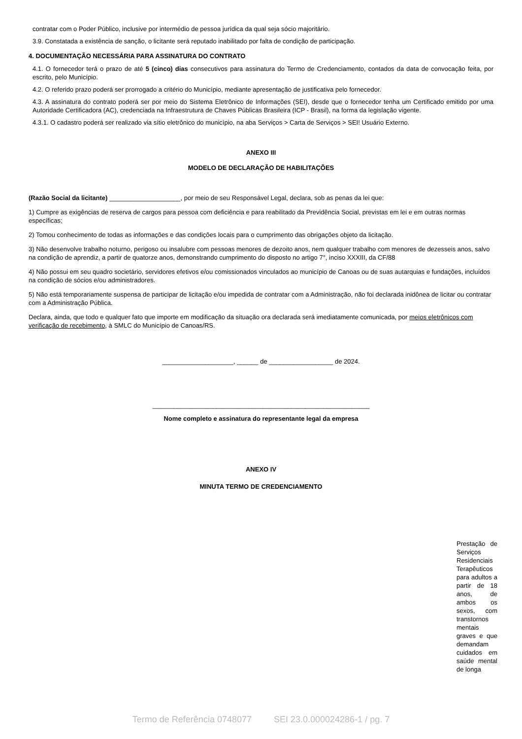contratar com o Poder Público, inclusive por intermédio de pessoa jurídica da qual seja sócio majoritário.
3.9. Constatada a existência de sanção, o licitante será reputado inabilitado por falta de condição de participação.
4. DOCUMENTAÇÃO NECESSÁRIA PARA ASSINATURA DO CONTRATO
4.1. O fornecedor terá o prazo de até 5 (cinco) dias consecutivos para assinatura do Termo de Credenciamento, contados da data de convocação feita, por escrito, pelo Município.
4.2. O referido prazo poderá ser prorrogado a critério do Município, mediante apresentação de justificativa pelo fornecedor.
4.3. A assinatura do contrato poderá ser por meio do Sistema Eletrônico de Informações (SEI), desde que o fornecedor tenha um Certificado emitido por uma Autoridade Certificadora (AC), credenciada na Infraestrutura de Chaves Públicas Brasileira (ICP - Brasil), na forma da legislação vigente.
4.3.1. O cadastro poderá ser realizado via sítio eletrônico do município, na aba Serviços > Carta de Serviços > SEI! Usuário Externo.
ANEXO III
MODELO DE DECLARAÇÃO DE HABILITAÇÕES
(Razão Social da licitante) ____________________, por meio de seu Responsável Legal, declara, sob as penas da lei que:
1) Cumpre as exigências de reserva de cargos para pessoa com deficiência e para reabilitado da Previdência Social, previstas em lei e em outras normas específicas;
2) Tomou conhecimento de todas as informações e das condições locais para o cumprimento das obrigações objeto da licitação.
3) Não desenvolve trabalho noturno, perigoso ou insalubre com pessoas menores de dezoito anos, nem qualquer trabalho com menores de dezesseis anos, salvo na condição de aprendiz, a partir de quatorze anos, demonstrando cumprimento do disposto no artigo 7°, inciso XXXIII, da CF/88
4) Não possui em seu quadro societário, servidores efetivos e/ou comissionados vinculados ao município de Canoas ou de suas autarquias e fundações, incluídos na condição de sócios e/ou administradores.
5) Não está temporariamente suspensa de participar de licitação e/ou impedida de contratar com a Administração, não foi declarada inidônea de licitar ou contratar com a Administração Pública.
Declara, ainda, que todo e qualquer fato que importe em modificação da situação ora declarada será imediatamente comunicada, por meios eletrônicos com verificação de recebimento, à SMLC do Município de Canoas/RS.
____________________, ______ de __________________ de 2024.
_____________________________________________________________
Nome completo e assinatura do representante legal da empresa
ANEXO IV
MINUTA TERMO DE CREDENCIAMENTO
Prestação de Serviços Residenciais Terapêuticos para adultos a partir de 18 anos, de ambos os sexos, com transtornos mentais graves e que demandam cuidados em saúde mental de longa
Termo de Referência 0748077 SEI 23.0.000024286-1 / pg. 7